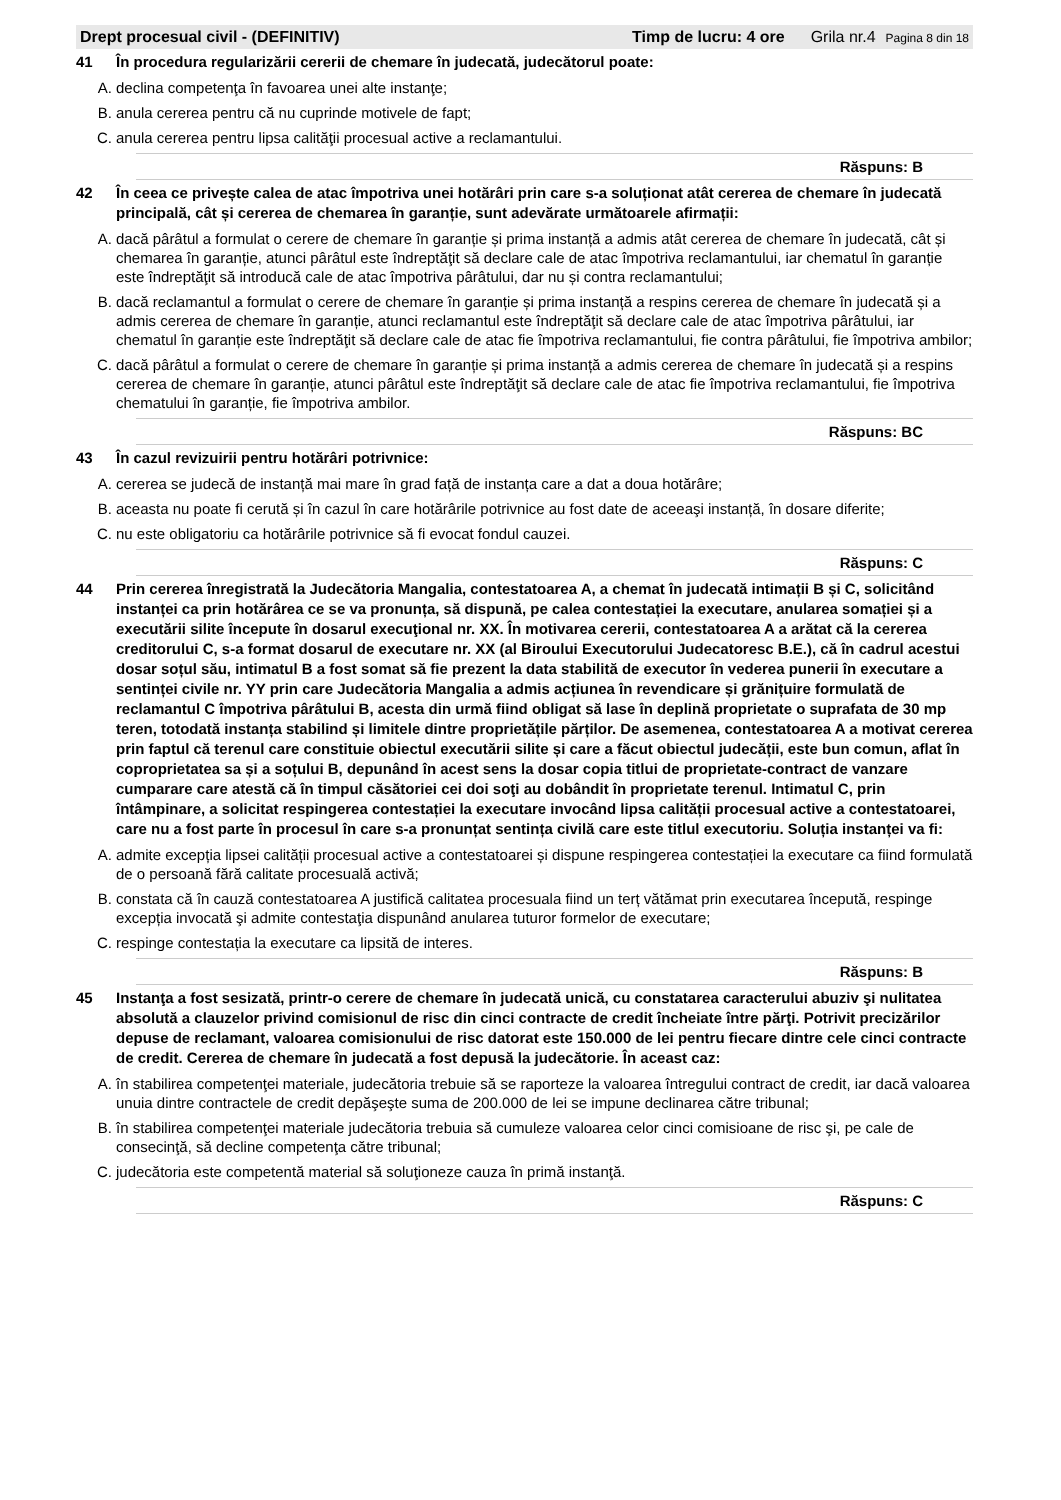Drept procesual civil - (DEFINITIV) Timp de lucru: 4 ore Grila nr.4 Pagina 8 din 18
41 În procedura regularizării cererii de chemare în judecată, judecătorul poate:
A. declina competenţa în favoarea unei alte instanţe;
B. anula cererea pentru că nu cuprinde motivele de fapt;
C. anula cererea pentru lipsa calităţii procesual active a reclamantului.
Răspuns: B
42 În ceea ce privește calea de atac împotriva unei hotărâri prin care s-a soluționat atât cererea de chemare în judecată principală, cât și cererea de chemarea în garanție, sunt adevărate următoarele afirmații:
A. dacă pârâtul a formulat o cerere de chemare în garanție și prima instanță a admis atât cererea de chemare în judecată, cât și chemarea în garanție, atunci pârâtul este îndreptăţit să declare cale de atac împotriva reclamantului, iar chematul în garanție este îndreptăţit să introducă cale de atac împotriva pârâtului, dar nu și contra reclamantului;
B. dacă reclamantul a formulat o cerere de chemare în garanție și prima instanță a respins cererea de chemare în judecată și a admis cererea de chemare în garanție, atunci reclamantul este îndreptăţit să declare cale de atac împotriva pârâtului, iar chematul în garanție este îndreptăţit să declare cale de atac fie împotriva reclamantului, fie contra pârâtului, fie împotriva ambilor;
C. dacă pârâtul a formulat o cerere de chemare în garanție și prima instanță a admis cererea de chemare în judecată și a respins cererea de chemare în garanție, atunci pârâtul este îndreptăţit să declare cale de atac fie împotriva reclamantului, fie împotriva chematului în garanție, fie împotriva ambilor.
Răspuns: BC
43 În cazul revizuirii pentru hotărâri potrivnice:
A. cererea se judecă de instanță mai mare în grad față de instanța care a dat a doua hotărâre;
B. aceasta nu poate fi cerută și în cazul în care hotărârile potrivnice au fost date de aceeaşi instanță, în dosare diferite;
C. nu este obligatoriu ca hotărârile potrivnice să fi evocat fondul cauzei.
Răspuns: C
44 Prin cererea înregistrată la Judecătoria Mangalia, contestatoarea A, a chemat în judecată intimații B și C, solicitând instanței ca prin hotărârea ce se va pronunța, să dispună, pe calea contestației la executare, anularea somației și a executării silite începute în dosarul execuţional nr. XX. În motivarea cererii, contestatoarea A a arătat că la cererea creditorului C, s-a format dosarul de executare nr. XX (al Biroului Executorului Judecatoresc B.E.), că în cadrul acestui dosar soțul său, intimatul B a fost somat să fie prezent la data stabilită de executor în vederea punerii în executare a sentinței civile nr. YY prin care Judecătoria Mangalia a admis acțiunea în revendicare și grănițuire formulată de reclamantul C împotriva pârâtului B, acesta din urmă fiind obligat să lase în deplină proprietate o suprafata de 30 mp teren, totodată instanța stabilind și limitele dintre proprietățile părților. De asemenea, contestatoarea A a motivat cererea prin faptul că terenul care constituie obiectul executării silite și care a făcut obiectul judecății, este bun comun, aflat în coproprietatea sa și a soțului B, depunând în acest sens la dosar copia titlui de proprietate-contract de vanzare cumparare care atestă că în timpul căsătoriei cei doi soţi au dobândit în proprietate terenul. Intimatul C, prin întâmpinare, a solicitat respingerea contestației la executare invocând lipsa calității procesual active a contestatoarei, care nu a fost parte în procesul în care s-a pronunțat sentința civilă care este titlul executoriu. Soluția instanței va fi:
A. admite excepția lipsei calității procesual active a contestatoarei și dispune respingerea contestației la executare ca fiind formulată de o persoană fără calitate procesuală activă;
B. constata că în cauză contestatoarea A justifică calitatea procesuala fiind un terț vătămat prin executarea începută, respinge excepția invocată şi admite contestaţia dispunând anularea tuturor formelor de executare;
C. respinge contestația la executare ca lipsită de interes.
Răspuns: B
45 Instanţa a fost sesizată, printr-o cerere de chemare în judecată unică, cu constatarea caracterului abuziv şi nulitatea absolută a clauzelor privind comisionul de risc din cinci contracte de credit încheiate între părţi. Potrivit precizărilor depuse de reclamant, valoarea comisionului de risc datorat este 150.000 de lei pentru fiecare dintre cele cinci contracte de credit. Cererea de chemare în judecată a fost depusă la judecătorie. În aceast caz:
A. în stabilirea competenţei materiale, judecătoria trebuie să se raporteze la valoarea întregului contract de credit, iar dacă valoarea unuia dintre contractele de credit depăşeşte suma de 200.000 de lei se impune declinarea către tribunal;
B. în stabilirea competenţei materiale judecătoria trebuia să cumuleze valoarea celor cinci comisioane de risc şi, pe cale de consecinţă, să decline competenţa către tribunal;
C. judecătoria este competentă material să soluţioneze cauza în primă instanţă.
Răspuns: C